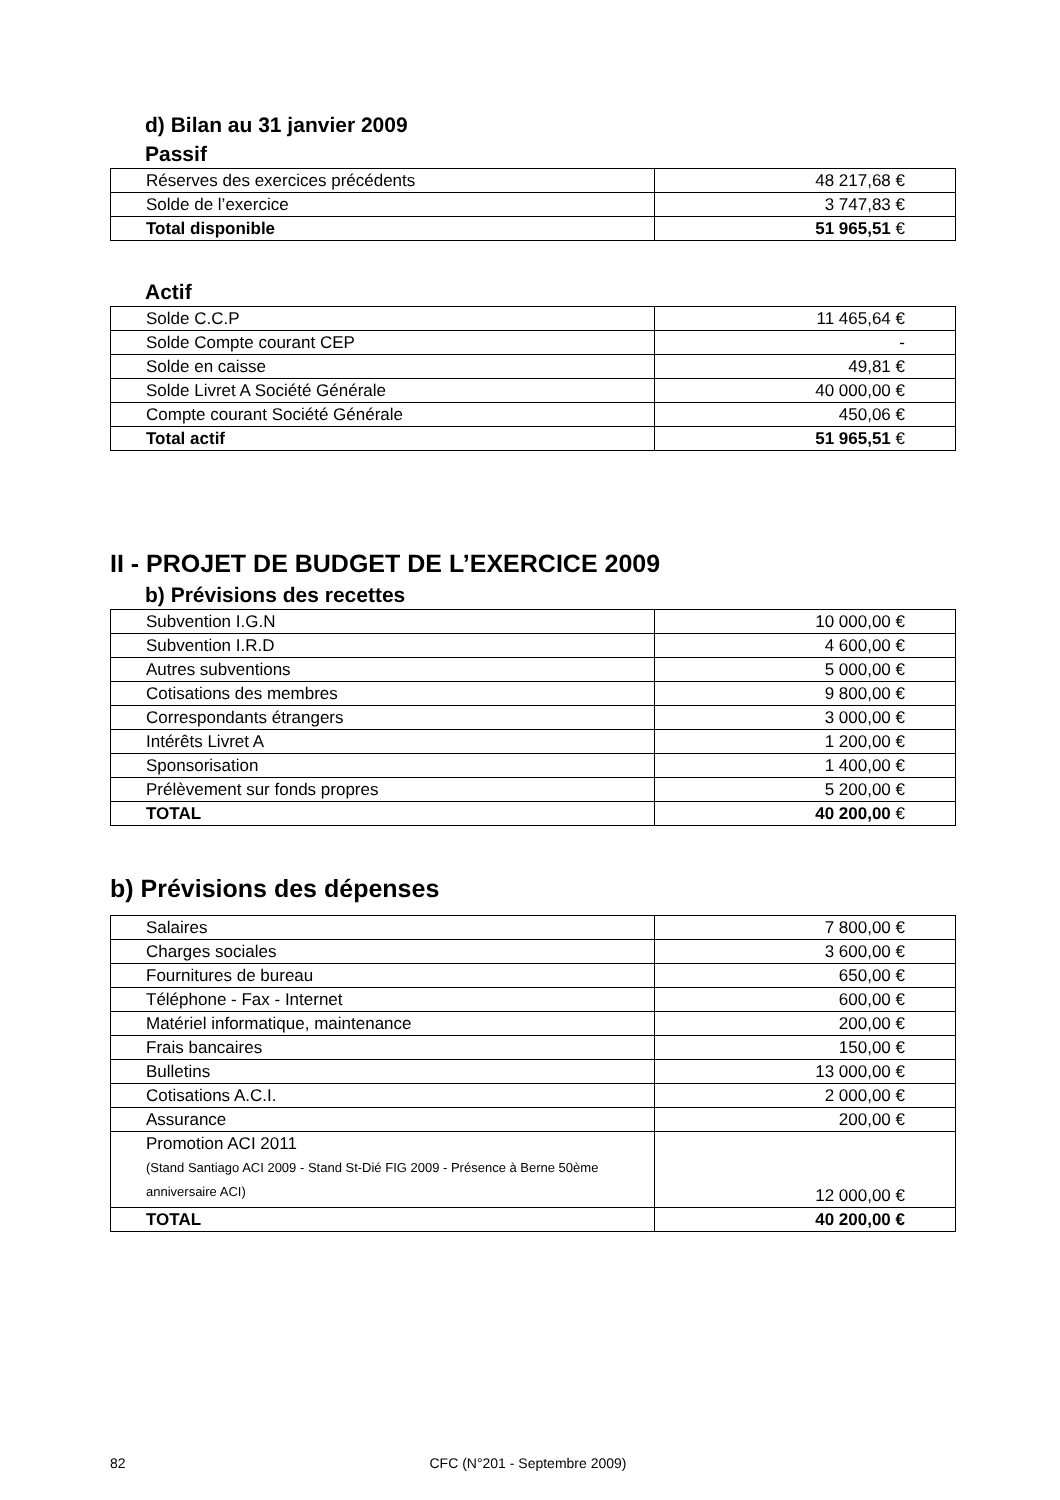d) Bilan au 31 janvier 2009
Passif
| Réserves des exercices précédents | 48 217,68 € |
| Solde de l’exercice | 3 747,83 € |
| Total disponible | 51 965,51 € |
Actif
| Solde C.C.P | 11 465,64 € |
| Solde Compte courant CEP | - |
| Solde en caisse | 49,81 € |
| Solde Livret A Société Générale | 40 000,00 € |
| Compte courant Société Générale | 450,06 € |
| Total actif | 51 965,51 € |
II - PROJET DE BUDGET DE L’EXERCICE 2009
b) Prévisions des recettes
| Subvention I.G.N | 10 000,00 € |
| Subvention I.R.D | 4 600,00 € |
| Autres subventions | 5 000,00 € |
| Cotisations des membres | 9 800,00 € |
| Correspondants étrangers | 3 000,00 € |
| Intérêts Livret A | 1 200,00 € |
| Sponsorisation | 1 400,00 € |
| Prélèvement sur fonds propres | 5 200,00 € |
| TOTAL | 40 200,00 € |
b) Prévisions des dépenses
| Salaires | 7 800,00 € |
| Charges sociales | 3 600,00 € |
| Fournitures de bureau | 650,00 € |
| Téléphone - Fax - Internet | 600,00 € |
| Matériel informatique, maintenance | 200,00 € |
| Frais bancaires | 150,00 € |
| Bulletins | 13 000,00 € |
| Cotisations A.C.I. | 2 000,00 € |
| Assurance | 200,00 € |
| Promotion ACI 2011 (Stand Santiago ACI 2009 - Stand St-Dié FIG 2009 - Présence à Berne 50ème anniversaire ACI) | 12 000,00 € |
| TOTAL | 40 200,00 € |
82 CFC (N°201 - Septembre 2009)